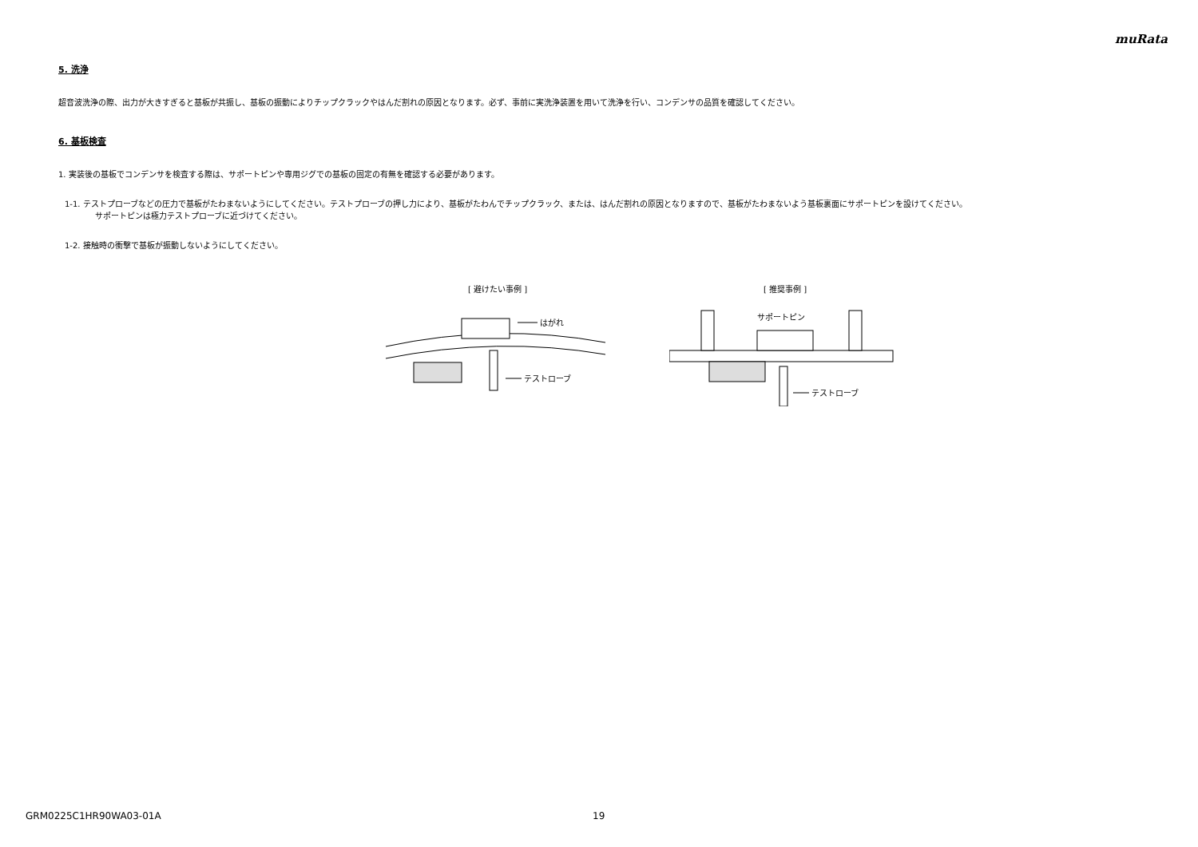muRata
5. 洗浄
超音波洗浄の際、出力が大きすぎると基板が共振し、基板の振動によりチップクラックやはんだ割れの原因となります。必ず、事前に実洗浄装置を用いて洗浄を行い、コンデンサの品質を確認してください。
6. 基板検査
1. 実装後の基板でコンデンサを検査する際は、サポートピンや専用ジグでの基板の固定の有無を確認する必要があります。
1-1. テストプローブなどの圧力で基板がたわまないようにしてください。テストプローブの押し力により、基板がたわんでチップクラック、または、はんだ割れの原因となりますので、基板がたわまないよう基板裏面にサポートピンを設けてください。
サポートピンは極力テストプローブに近づけてください。
1-2. 接触時の衝撃で基板が振動しないようにしてください。
[ 避けたい事例 ]
はがれ
テストローブ
[ 推奨事例 ]
サポートピン
テストローブ
GRM0225C1HR90WA03-01A 19